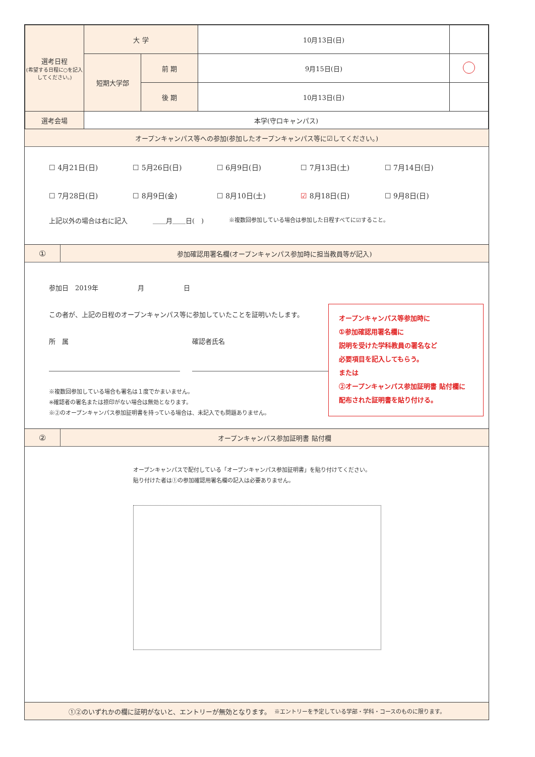| 選考日程 (希望する日程に○を記入してください。) | 大 学 | | 10月13日(日) | |
| | 短期大学部 | 前 期 | 9月15日(日) | |
| | | 後 期 | 10月13日(日) | |
| 選考会場 | 本学(守口キャンパス) | | | |
オープンキャンパス等への参加(参加したオープンキャンパス等に☑してください。)
☐ 4月21日(日) ☐ 5月26日(日) ☐ 6月9日(日) ☐ 7月13日(土) ☐ 7月14日(日) ☐ 7月28日(日) ☐ 8月9日(金) ☐ 8月10日(土) ☑ 8月18日(日) ☐ 9月8日(日)
上記以外の場合は右に記入 ＿＿月＿＿日(　) ※複数回参加している場合は参加した日程すべてに☑すること。
①
参加確認用署名欄(オープンキャンパス参加時に担当教員等が記入)
参加日　2019年　　　　　　月　　　　　　日
この者が、上記の日程のオープンキャンパス等に参加していたことを証明いたします。
所　属 確認者氏名
※複数回参加している場合も署名は１度でかまいません。
※確認者の署名または捺印がない場合は無効となります。
※②のオープンキャンパス参加証明書を持っている場合は、未記入でも問題ありません。
オープンキャンパス等参加時に
①参加確認用署名欄に
説明を受けた学科教員の署名など
必要項目を記入してもらう。
または
②オープンキャンパス参加証明書 貼付欄に
配布された証明書を貼り付ける。
②
オープンキャンパス参加証明書 貼付欄
オープンキャンパスで配付している「オープンキャンパス参加証明書」を貼り付けてください。
貼り付けた者は①の参加確認用署名欄の記入は必要ありません。
①②のいずれかの欄に証明がないと、エントリーが無効となります。　※エントリーを予定している学部・学科・コースのものに限ります。